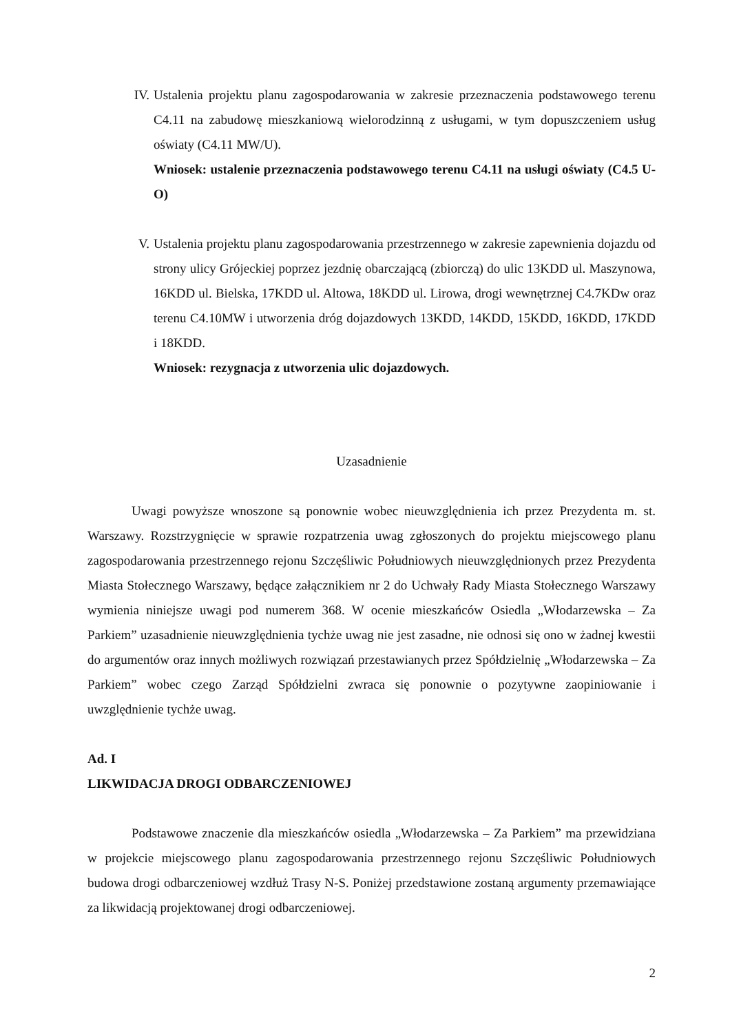IV.
Ustalenia projektu planu zagospodarowania w zakresie przeznaczenia podstawowego terenu C4.11 na zabudowę mieszkaniową wielorodzinną z usługami, w tym dopuszczeniem usług oświaty (C4.11 MW/U).
Wniosek: ustalenie przeznaczenia podstawowego terenu C4.11 na usługi oświaty (C4.5 U-O)
V. Ustalenia projektu planu zagospodarowania przestrzennego w zakresie zapewnienia dojazdu od strony ulicy Grójeckiej poprzez jezdnię obarczającą (zbiorczą) do ulic 13KDD ul. Maszynowa, 16KDD ul. Bielska, 17KDD ul. Altowa, 18KDD ul. Lirowa, drogi wewnętrznej C4.7KDw oraz terenu C4.10MW i utworzenia dróg dojazdowych 13KDD, 14KDD, 15KDD, 16KDD, 17KDD i 18KDD.
Wniosek: rezygnacja z utworzenia ulic dojazdowych.
Uzasadnienie
Uwagi powyższe wnoszone są ponownie wobec nieuwzględnienia ich przez Prezydenta m. st. Warszawy. Rozstrzygnięcie w sprawie rozpatrzenia uwag zgłoszonych do projektu miejscowego planu zagospodarowania przestrzennego rejonu Szczęśliwic Południowych nieuwzględnionych przez Prezydenta Miasta Stołecznego Warszawy, będące załącznikiem nr 2 do Uchwały Rady Miasta Stołecznego Warszawy wymienia niniejsze uwagi pod numerem 368. W ocenie mieszkańców Osiedla „Włodarzewska – Za Parkiem” uzasadnienie nieuwzględnienia tychże uwag nie jest zasadne, nie odnosi się ono w żadnej kwestii do argumentów oraz innych możliwych rozwiązań przestawianych przez Spółdzielnię „Włodarzewska – Za Parkiem” wobec czego Zarząd Spółdzielni zwraca się ponownie o pozytywne zaopiniowanie i uwzględnienie tychże uwag.
Ad. I
LIKWIDACJA DROGI ODBARCZENIOWEJ
Podstawowe znaczenie dla mieszkańców osiedla „Włodarzewska – Za Parkiem” ma przewidziana w projekcie miejscowego planu zagospodarowania przestrzennego rejonu Szczęśliwic Południowych budowa drogi odbarczeniowej wzdłuż Trasy N-S. Poniżej przedstawione zostaną argumenty przemawiające za likwidacją projektowanej drogi odbarczeniowej.
2